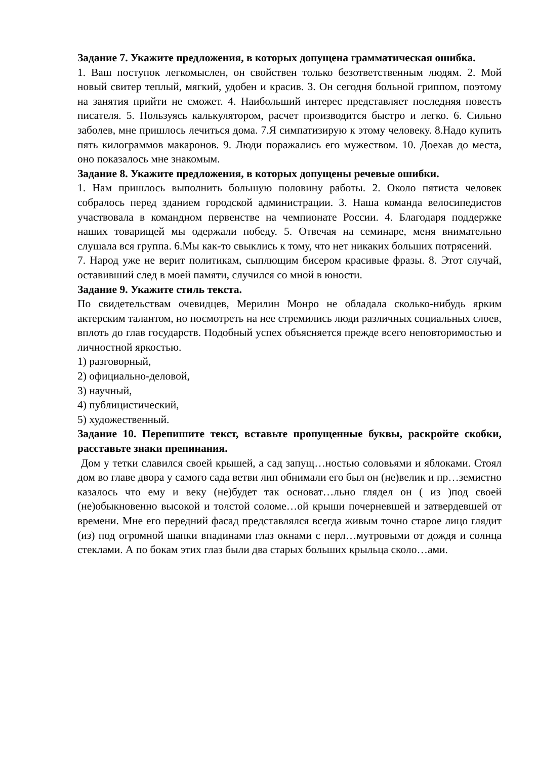Задание 7. Укажите предложения, в которых допущена грамматическая ошибка.
1. Ваш поступок легкомыслен, он свойствен только безответственным людям. 2. Мой новый свитер теплый, мягкий, удобен и красив. 3. Он сегодня больной гриппом, поэтому на занятия прийти не сможет. 4. Наибольший интерес представляет последняя повесть писателя. 5. Пользуясь калькулятором, расчет производится быстро и легко. 6. Сильно заболев, мне пришлось лечиться дома. 7.Я симпатизирую к этому человеку. 8.Надо купить пять килограммов макаронов. 9. Люди поражались его мужеством. 10. Доехав до места, оно показалось мне знакомым.
Задание 8. Укажите предложения, в которых допущены речевые ошибки.
1. Нам пришлось выполнить большую половину работы. 2. Около пятиста человек собралось перед зданием городской администрации. 3. Наша команда велосипедистов участвовала в командном первенстве на чемпионате России. 4. Благодаря поддержке наших товарищей мы одержали победу. 5. Отвечая на семинаре, меня внимательно слушала вся группа. 6.Мы как-то свыклись к тому, что нет никаких больших потрясений.
7. Народ уже не верит политикам, сыплющим бисером красивые фразы. 8. Этот случай, оставивший след в моей памяти, случился со мной в юности.
Задание 9. Укажите стиль текста.
По свидетельствам очевидцев, Мерилин Монро не обладала сколько-нибудь ярким актерским талантом, но посмотреть на нее стремились люди различных социальных слоев, вплоть до глав государств. Подобный успех объясняется прежде всего неповторимостью и личностной яркостью.
1) разговорный,
2) официально-деловой,
3) научный,
4) публицистический,
5) художественный.
Задание 10. Перепишите текст, вставьте пропущенные буквы, раскройте скобки, расставьте знаки препинания.
Дом у тетки славился своей крышей, а сад запущ…ностью соловьями и яблоками. Стоял дом во главе двора у самого сада ветви лип обнимали его был он (не)велик и пр…земистно казалось что ему и веку (не)будет так основат…льно глядел он ( из )под своей (не)обыкновенно высокой и толстой соломе…ой крыши почерневшей и затвердевшей от времени. Мне его передний фасад представлялся всегда живым точно старое лицо глядит (из) под огромной шапки впадинами глаз окнами с перл…мутровыми от дождя и солнца стеклами. А по бокам этих глаз были два старых больших крыльца сколо…ами.